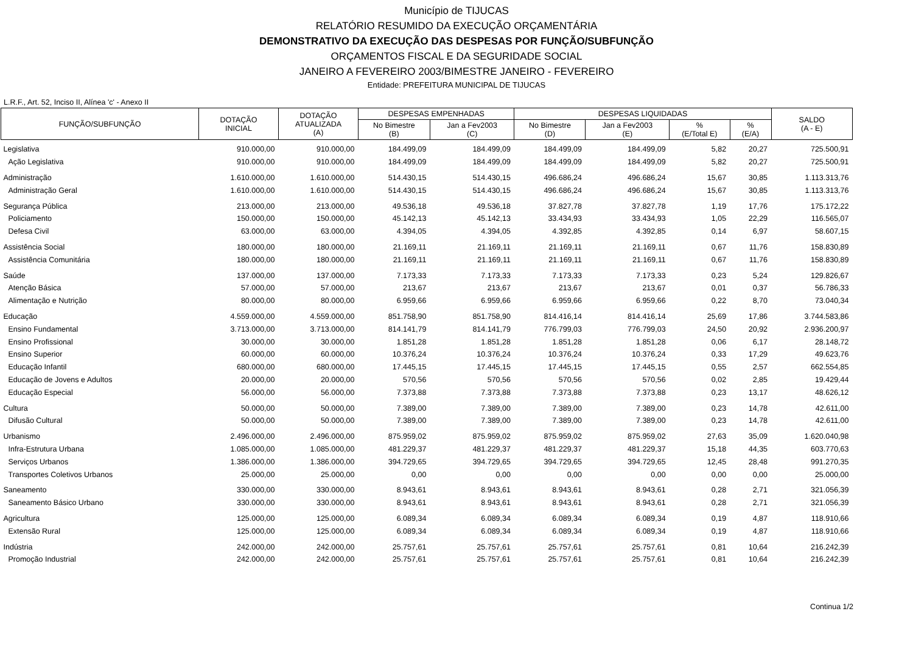Município de TIJUCAS
RELATÓRIO RESUMIDO DA EXECUÇÃO ORÇAMENTÁRIA
DEMONSTRATIVO DA EXECUÇÃO DAS DESPESAS POR FUNÇÃO/SUBFUNÇÃO
ORÇAMENTOS FISCAL E DA SEGURIDADE SOCIAL
JANEIRO A FEVEREIRO 2003/BIMESTRE JANEIRO - FEVEREIRO
Entidade: PREFEITURA MUNICIPAL DE TIJUCAS
L.R.F., Art. 52, Inciso II, Alínea 'c' - Anexo II
| FUNÇÃO/SUBFUNÇÃO | DOTAÇÃO INICIAL | DOTAÇÃO ATUALIZADA (A) | DESPESAS EMPENHADAS | | DESPESAS LIQUIDADAS | | | | SALDO (A - E) |
| --- | --- | --- | --- | --- | --- | --- | --- | --- | --- |
| | | | No Bimestre (B) | Jan a Fev2003 (C) | No Bimestre (D) | Jan a Fev2003 (E) | % (E/Total E) | % (E/A) | |
| Legislativa | 910.000,00 | 910.000,00 | 184.499,09 | 184.499,09 | 184.499,09 | 184.499,09 | 5,82 | 20,27 | 725.500,91 |
| Ação Legislativa | 910.000,00 | 910.000,00 | 184.499,09 | 184.499,09 | 184.499,09 | 184.499,09 | 5,82 | 20,27 | 725.500,91 |
| Administração | 1.610.000,00 | 1.610.000,00 | 514.430,15 | 514.430,15 | 496.686,24 | 496.686,24 | 15,67 | 30,85 | 1.113.313,76 |
| Administração Geral | 1.610.000,00 | 1.610.000,00 | 514.430,15 | 514.430,15 | 496.686,24 | 496.686,24 | 15,67 | 30,85 | 1.113.313,76 |
| Segurança Pública | 213.000,00 | 213.000,00 | 49.536,18 | 49.536,18 | 37.827,78 | 37.827,78 | 1,19 | 17,76 | 175.172,22 |
| Policiamento | 150.000,00 | 150.000,00 | 45.142,13 | 45.142,13 | 33.434,93 | 33.434,93 | 1,05 | 22,29 | 116.565,07 |
| Defesa Civil | 63.000,00 | 63.000,00 | 4.394,05 | 4.394,05 | 4.392,85 | 4.392,85 | 0,14 | 6,97 | 58.607,15 |
| Assistência Social | 180.000,00 | 180.000,00 | 21.169,11 | 21.169,11 | 21.169,11 | 21.169,11 | 0,67 | 11,76 | 158.830,89 |
| Assistência Comunitária | 180.000,00 | 180.000,00 | 21.169,11 | 21.169,11 | 21.169,11 | 21.169,11 | 0,67 | 11,76 | 158.830,89 |
| Saúde | 137.000,00 | 137.000,00 | 7.173,33 | 7.173,33 | 7.173,33 | 7.173,33 | 0,23 | 5,24 | 129.826,67 |
| Atenção Básica | 57.000,00 | 57.000,00 | 213,67 | 213,67 | 213,67 | 213,67 | 0,01 | 0,37 | 56.786,33 |
| Alimentação e Nutrição | 80.000,00 | 80.000,00 | 6.959,66 | 6.959,66 | 6.959,66 | 6.959,66 | 0,22 | 8,70 | 73.040,34 |
| Educação | 4.559.000,00 | 4.559.000,00 | 851.758,90 | 851.758,90 | 814.416,14 | 814.416,14 | 25,69 | 17,86 | 3.744.583,86 |
| Ensino Fundamental | 3.713.000,00 | 3.713.000,00 | 814.141,79 | 814.141,79 | 776.799,03 | 776.799,03 | 24,50 | 20,92 | 2.936.200,97 |
| Ensino Profissional | 30.000,00 | 30.000,00 | 1.851,28 | 1.851,28 | 1.851,28 | 1.851,28 | 0,06 | 6,17 | 28.148,72 |
| Ensino Superior | 60.000,00 | 60.000,00 | 10.376,24 | 10.376,24 | 10.376,24 | 10.376,24 | 0,33 | 17,29 | 49.623,76 |
| Educação Infantil | 680.000,00 | 680.000,00 | 17.445,15 | 17.445,15 | 17.445,15 | 17.445,15 | 0,55 | 2,57 | 662.554,85 |
| Educação de Jovens e Adultos | 20.000,00 | 20.000,00 | 570,56 | 570,56 | 570,56 | 570,56 | 0,02 | 2,85 | 19.429,44 |
| Educação Especial | 56.000,00 | 56.000,00 | 7.373,88 | 7.373,88 | 7.373,88 | 7.373,88 | 0,23 | 13,17 | 48.626,12 |
| Cultura | 50.000,00 | 50.000,00 | 7.389,00 | 7.389,00 | 7.389,00 | 7.389,00 | 0,23 | 14,78 | 42.611,00 |
| Difusão Cultural | 50.000,00 | 50.000,00 | 7.389,00 | 7.389,00 | 7.389,00 | 7.389,00 | 0,23 | 14,78 | 42.611,00 |
| Urbanismo | 2.496.000,00 | 2.496.000,00 | 875.959,02 | 875.959,02 | 875.959,02 | 875.959,02 | 27,63 | 35,09 | 1.620.040,98 |
| Infra-Estrutura Urbana | 1.085.000,00 | 1.085.000,00 | 481.229,37 | 481.229,37 | 481.229,37 | 481.229,37 | 15,18 | 44,35 | 603.770,63 |
| Serviços Urbanos | 1.386.000,00 | 1.386.000,00 | 394.729,65 | 394.729,65 | 394.729,65 | 394.729,65 | 12,45 | 28,48 | 991.270,35 |
| Transportes Coletivos Urbanos | 25.000,00 | 25.000,00 | 0,00 | 0,00 | 0,00 | 0,00 | 0,00 | 0,00 | 25.000,00 |
| Saneamento | 330.000,00 | 330.000,00 | 8.943,61 | 8.943,61 | 8.943,61 | 8.943,61 | 0,28 | 2,71 | 321.056,39 |
| Saneamento Básico Urbano | 330.000,00 | 330.000,00 | 8.943,61 | 8.943,61 | 8.943,61 | 8.943,61 | 0,28 | 2,71 | 321.056,39 |
| Agricultura | 125.000,00 | 125.000,00 | 6.089,34 | 6.089,34 | 6.089,34 | 6.089,34 | 0,19 | 4,87 | 118.910,66 |
| Extensão Rural | 125.000,00 | 125.000,00 | 6.089,34 | 6.089,34 | 6.089,34 | 6.089,34 | 0,19 | 4,87 | 118.910,66 |
| Indústria | 242.000,00 | 242.000,00 | 25.757,61 | 25.757,61 | 25.757,61 | 25.757,61 | 0,81 | 10,64 | 216.242,39 |
| Promoção Industrial | 242.000,00 | 242.000,00 | 25.757,61 | 25.757,61 | 25.757,61 | 25.757,61 | 0,81 | 10,64 | 216.242,39 |
Continua 1/2